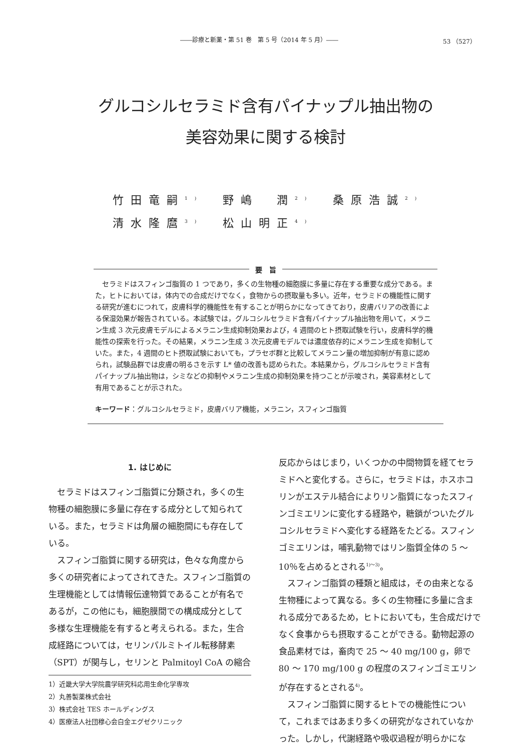――診療と新薬・第 51 巻　第 5 号（2014 年 5 月）―― 53 （527）
グルコシルセラミド含有パイナップル抽出物の
美容効果に関する検討
竹田竜嗣<sup>1)</sup> 野嶋　潤<sup>2)</sup> 桑原浩誠<sup>2)</sup>
清水隆麿<sup>3)</sup> 松山明正<sup>4)</sup>
要　旨
セラミドはスフィンゴ脂質の 1 つであり，多くの生物種の細胞膜に多量に存在する重要な成分である。また，ヒトにおいては，体内での合成だけでなく，食物からの摂取量も多い。近年，セラミドの機能性に関する研究が進むにつれて，皮膚科学的機能性を有することが明らかになってきており，皮膚バリアの改善による保湿効果が報告されている。本試験では，グルコシルセラミド含有パイナップル抽出物を用いて，メラニン生成 3 次元皮膚モデルによるメラニン生成抑制効果および，4 週間のヒト摂取試験を行い，皮膚科学的機能性の探索を行った。その結果，メラニン生成 3 次元皮膚モデルでは濃度依存的にメラニン生成を抑制していた。また，4 週間のヒト摂取試験においても，プラセボ群と比較してメラニン量の増加抑制が有意に認められ，試験品群では皮膚の明るさを示す L* 値の改善も認められた。本結果から，グルコシルセラミド含有パイナップル抽出物は，シミなどの抑制やメラニン生成の抑制効果を持つことが示唆され，美容素材として有用であることが示された。
キーワード：グルコシルセラミド，皮膚バリア機能，メラニン，スフィンゴ脂質
1. はじめに
セラミドはスフィンゴ脂質に分類され，多くの生物種の細胞膜に多量に存在する成分として知られている。また，セラミドは角層の細胞間にも存在している。
スフィンゴ脂質に関する研究は，色々な角度から多くの研究者によってされてきた。スフィンゴ脂質の生理機能としては情報伝達物質であることが有名であるが，この他にも，細胞膜間での構成成分として多様な生理機能を有すると考えられる。また，生合成経路については，セリンパルミトイル転移酵素（SPT）が関与し，セリンと Palmitoyl CoA の縮合
1）近畿大学大学院農学研究科応用生命化学専攻
2）丸善製薬株式会社
3）株式会社 TES ホールディングス
4）医療法人社団穆心会白金エグゼクリニック
反応からはじまり，いくつかの中間物質を経てセラミドへと変化する。さらに，セラミドは，ホスホコリンがエステル結合によりリン脂質になったスフィンゴミエリンに変化する経路や，糖鎖がついたグルコシルセラミドへ変化する経路をたどる。スフィンゴミエリンは，哺乳動物ではリン脂質全体の 5 ～ 10％を占めるとされる<sup>1)～3)</sup>。
スフィンゴ脂質の種類と組成は，その由来となる生物種によって異なる。多くの生物種に多量に含まれる成分であるため，ヒトにおいても，生合成だけでなく食事からも摂取することができる。動物起源の食品素材では，畜肉で 25 ～ 40 mg/100 g，卵で 80 ～ 170 mg/100 g の程度のスフィンゴミエリンが存在するとされる<sup>4)</sup>。
スフィンゴ脂質に関するヒトでの機能性について，これまではあまり多くの研究がなされていなかった。しかし，代謝経路や吸収過程が明らかにな